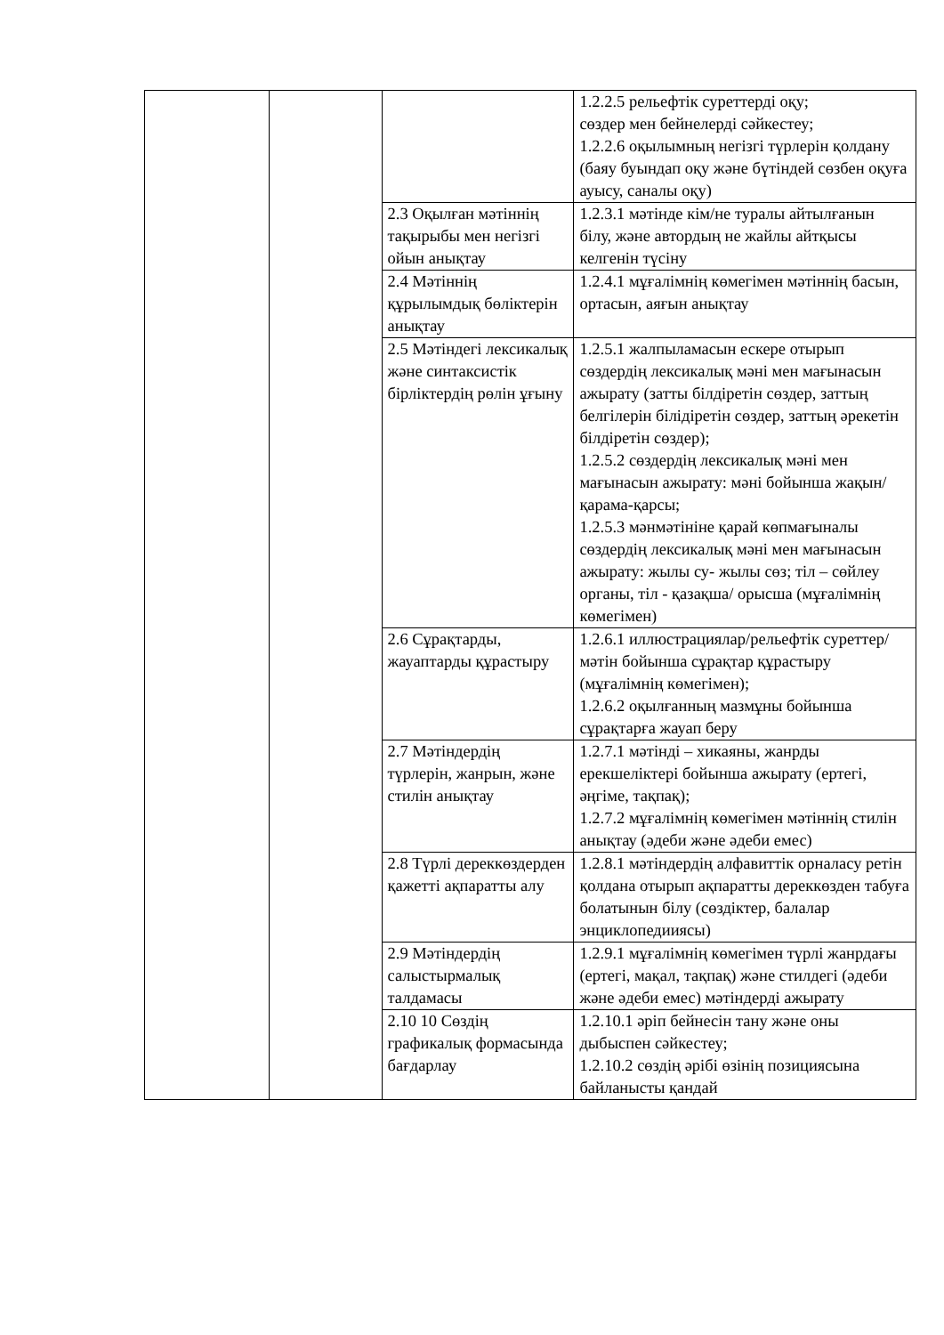| | | | 1.2.2.5 рельефтік суреттерді оқу; сөздер мен бейнелерді сәйкестеу; 1.2.2.6 оқылымның негізгі түрлерін қолдану (баяу буындап оқу және бүтіндей сөзбен оқуға ауысу, саналы оқу) |
| | | 2.3 Оқылған мәтіннің тақырыбы мен негізгі ойын анықтау | 1.2.3.1 мәтінде кім/не туралы айтылғанын білу, және автордың не жайлы айтқысы келгенін түсіну |
| | | 2.4 Мәтіннің құрылымдық бөліктерін анықтау | 1.2.4.1 мұғалімнің көмегімен мәтіннің басын, ортасын, аяғын анықтау |
| | | 2.5 Мәтіндегі лексикалық және синтаксистік бірліктердің рөлін ұғыну | 1.2.5.1 жалпыламасын ескере отырып сөздердің лексикалық мәні мен мағынасын ажырату (затты білдіретін сөздер, заттың белгілерін білідіретін сөздер, заттың әрекетін білдіретін сөздер); 1.2.5.2 сөздердің лексикалық мәні мен мағынасын ажырату: мәні бойынша жақын/қарама-қарсы; 1.2.5.3 мәнмәтініне қарай көпмағыналы сөздердің лексикалық мәні мен мағынасын ажырату: жылы су- жылы сөз; тіл – сөйлеу органы, тіл - қазақша/ орысша (мұғалімнің көмегімен) |
| | | 2.6 Сұрақтарды, жауаптарды құрастыру | 1.2.6.1 иллюстрациялар/рельефтік суреттер/ мәтін бойынша сұрақтар құрастыру (мұғалімнің көмегімен); 1.2.6.2 оқылғанның мазмұны бойынша сұрақтарға жауап беру |
| | | 2.7 Мәтіндердің түрлерін, жанрын, және стилін анықтау | 1.2.7.1 мәтінді – хикаяны, жанрды ерекшеліктері бойынша ажырату (ертегі, әңгіме, тақпақ); 1.2.7.2 мұғалімнің көмегімен мәтіннің стилін анықтау (әдеби және әдеби емес) |
| | | 2.8 Түрлі дереккөздерден қажетті ақпаратты алу | 1.2.8.1 мәтіндердің алфавиттік орналасу ретін қолдана отырып ақпаратты дереккөзден табуға болатынын білу (сөздіктер, балалар энциклопедииясы) |
| | | 2.9 Мәтіндердің салыстырмалық талдамасы | 1.2.9.1 мұғалімнің көмегімен түрлі жанрдағы (ертегі, мақал, тақпақ) және стилдегі (әдеби және әдеби емес) мәтіндерді ажырату |
| | | 2.10 10 Сөздің графикалық формасында бағдарлау | 1.2.10.1 әріп бейнесін тану және оны дыбыспен сәйкестеу; 1.2.10.2 сөздің әрібі өзінің позициясына байланысты қандай |